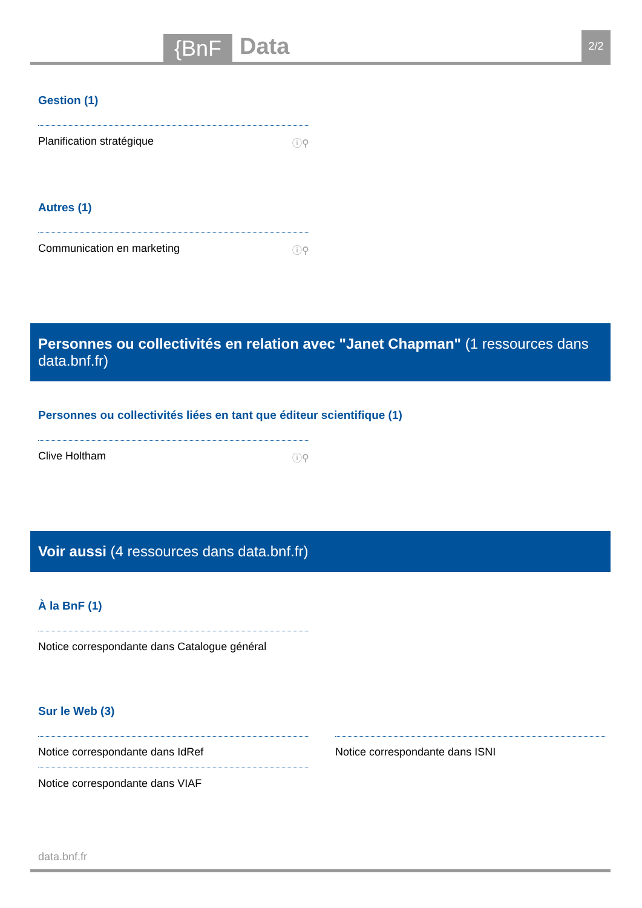{BnF
Data
2/2
Gestion (1)
Planification stratégique ⓘ⚲
Autres (1)
Communication en marketing ⓘ⚲
Personnes ou collectivités en relation avec "Janet Chapman" (1 ressources dans data.bnf.fr)
Personnes ou collectivités liées en tant que éditeur scientifique (1)
Clive Holtham ⓘ⚲
Voir aussi (4 ressources dans data.bnf.fr)
À la BnF (1)
Notice correspondante dans Catalogue général
Sur le Web (3)
Notice correspondante dans IdRef
Notice correspondante dans VIAF
Notice correspondante dans ISNI
data.bnf.fr